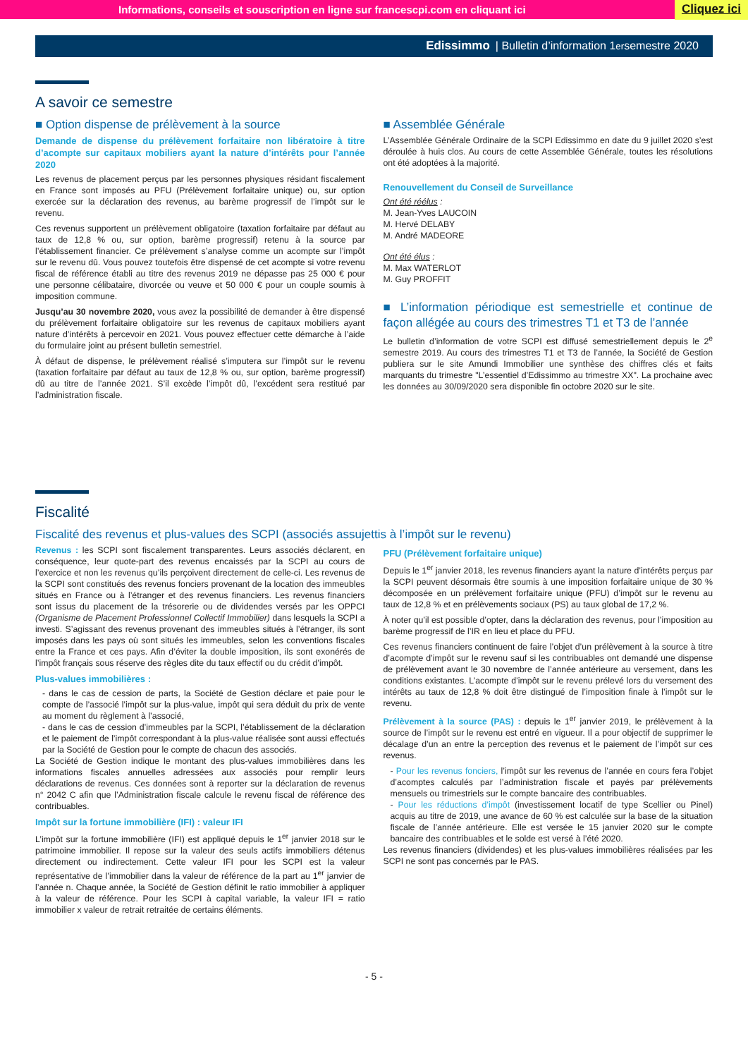Informations, conseils et souscription en ligne sur francescpi.com en cliquant ici Cliquez ici
Edissimmo | Bulletin d’information 1<sup>er</sup> semestre 2020
A savoir ce semestre
■ Option dispense de prélèvement à la source
Demande de dispense du prélèvement forfaitaire non libératoire à titre d’acompte sur capitaux mobiliers ayant la nature d’intérêts pour l’année 2020
Les revenus de placement perçus par les personnes physiques résidant fiscalement en France sont imposés au PFU (Prélèvement forfaitaire unique) ou, sur option exercée sur la déclaration des revenus, au barème progressif de l’impôt sur le revenu.
Ces revenus supportent un prélèvement obligatoire (taxation forfaitaire par défaut au taux de 12,8 % ou, sur option, barème progressif) retenu à la source par l’établissement financier. Ce prélèvement s’analyse comme un acompte sur l’impôt sur le revenu dû. Vous pouvez toutefois être dispensé de cet acompte si votre revenu fiscal de référence établi au titre des revenus 2019 ne dépasse pas 25 000 € pour une personne célibataire, divorcée ou veuve et 50 000 € pour un couple soumis à imposition commune.
Jusqu’au 30 novembre 2020, vous avez la possibilité de demander à être dispensé du prélèvement forfaitaire obligatoire sur les revenus de capitaux mobiliers ayant nature d’intérêts à percevoir en 2021. Vous pouvez effectuer cette démarche à l’aide du formulaire joint au présent bulletin semestriel.
À défaut de dispense, le prélèvement réalisé s’imputera sur l’impôt sur le revenu (taxation forfaitaire par défaut au taux de 12,8 % ou, sur option, barème progressif) dû au titre de l’année 2021. S’il excède l’impôt dû, l’excédent sera restitué par l’administration fiscale.
■ Assemblée Générale
L’Assemblée Générale Ordinaire de la SCPI Edissimmo en date du 9 juillet 2020 s’est déroulée à huis clos. Au cours de cette Assemblée Générale, toutes les résolutions ont été adoptées à la majorité.
Renouvellement du Conseil de Surveillance
Ont été réélus :
M. Jean-Yves LAUCOIN
M. Hervé DELABY
M. André MADEORE
Ont été élus :
M. Max WATERLOT
M. Guy PROFFIT
■ L’information périodique est semestrielle et continue de façon allégée au cours des trimestres T1 et T3 de l’année
Le bulletin d’information de votre SCPI est diffusé semestriellement depuis le 2<sup>e</sup> semestre 2019. Au cours des trimestres T1 et T3 de l’année, la Société de Gestion publiera sur le site Amundi Immobilier une synthèse des chiffres clés et faits marquants du trimestre "L’essentiel d’Edissimmo au trimestre XX". La prochaine avec les données au 30/09/2020 sera disponible fin octobre 2020 sur le site.
Fiscalité
Fiscalité des revenus et plus-values des SCPI (associés assujettis à l’impôt sur le revenu)
Revenus : les SCPI sont fiscalement transparentes. Leurs associés déclarent, en conséquence, leur quote-part des revenus encaissés par la SCPI au cours de l’exercice et non les revenus qu’ils perçoivent directement de celle-ci. Les revenus de la SCPI sont constitués des revenus fonciers provenant de la location des immeubles situés en France ou à l’étranger et des revenus financiers. Les revenus financiers sont issus du placement de la trésorerie ou de dividendes versés par les OPPCI (Organisme de Placement Professionnel Collectif Immobilier) dans lesquels la SCPI a investi. S’agissant des revenus provenant des immeubles situés à l’étranger, ils sont imposés dans les pays où sont situés les immeubles, selon les conventions fiscales entre la France et ces pays. Afin d’éviter la double imposition, ils sont exonérés de l’impôt français sous réserve des règles dite du taux effectif ou du crédit d’impôt.
Plus-values immobilières :
- dans le cas de cession de parts, la Société de Gestion déclare et paie pour le compte de l’associé l’impôt sur la plus-value, impôt qui sera déduit du prix de vente au moment du règlement à l’associé,
- dans le cas de cession d’immeubles par la SCPI, l’établissement de la déclaration et le paiement de l’impôt correspondant à la plus-value réalisée sont aussi effectués par la Société de Gestion pour le compte de chacun des associés.
La Société de Gestion indique le montant des plus-values immobilières dans les informations fiscales annuelles adressées aux associés pour remplir leurs déclarations de revenus. Ces données sont à reporter sur la déclaration de revenus n° 2042 C afin que l’Administration fiscale calcule le revenu fiscal de référence des contribuables.
Impôt sur la fortune immobilière (IFI) : valeur IFI
L’impôt sur la fortune immobilière (IFI) est appliqué depuis le 1<sup>er</sup> janvier 2018 sur le patrimoine immobilier. Il repose sur la valeur des seuls actifs immobiliers détenus directement ou indirectement. Cette valeur IFI pour les SCPI est la valeur représentative de l’immobilier dans la valeur de référence de la part au 1<sup>er</sup> janvier de l’année n. Chaque année, la Société de Gestion définit le ratio immobilier à appliquer à la valeur de référence. Pour les SCPI à capital variable, la valeur IFI = ratio immobilier x valeur de retrait retraitée de certains éléments.
PFU (Prélèvement forfaitaire unique)
Depuis le 1<sup>er</sup> janvier 2018, les revenus financiers ayant la nature d’intérêts perçus par la SCPI peuvent désormais être soumis à une imposition forfaitaire unique de 30 % décomposée en un prélèvement forfaitaire unique (PFU) d’impôt sur le revenu au taux de 12,8 % et en prélèvements sociaux (PS) au taux global de 17,2 %.
À noter qu’il est possible d’opter, dans la déclaration des revenus, pour l’imposition au barème progressif de l’IR en lieu et place du PFU.
Ces revenus financiers continuent de faire l’objet d’un prélèvement à la source à titre d’acompte d’impôt sur le revenu sauf si les contribuables ont demandé une dispense de prélèvement avant le 30 novembre de l’année antérieure au versement, dans les conditions existantes. L’acompte d’impôt sur le revenu prélevé lors du versement des intérêts au taux de 12,8 % doit être distingué de l’imposition finale à l’impôt sur le revenu.
Prélèvement à la source (PAS) : depuis le 1<sup>er</sup> janvier 2019, le prélèvement à la source de l’impôt sur le revenu est entré en vigueur. Il a pour objectif de supprimer le décalage d’un an entre la perception des revenus et le paiement de l’impôt sur ces revenus.
- Pour les revenus fonciers, l’impôt sur les revenus de l’année en cours fera l’objet d’acomptes calculés par l’administration fiscale et payés par prélèvements mensuels ou trimestriels sur le compte bancaire des contribuables.
- Pour les réductions d’impôt (investissement locatif de type Scellier ou Pinel) acquis au titre de 2019, une avance de 60 % est calculée sur la base de la situation fiscale de l’année antérieure. Elle est versée le 15 janvier 2020 sur le compte bancaire des contribuables et le solde est versé à l’été 2020.
Les revenus financiers (dividendes) et les plus-values immobilières réalisées par les SCPI ne sont pas concernés par le PAS.
- 5 -